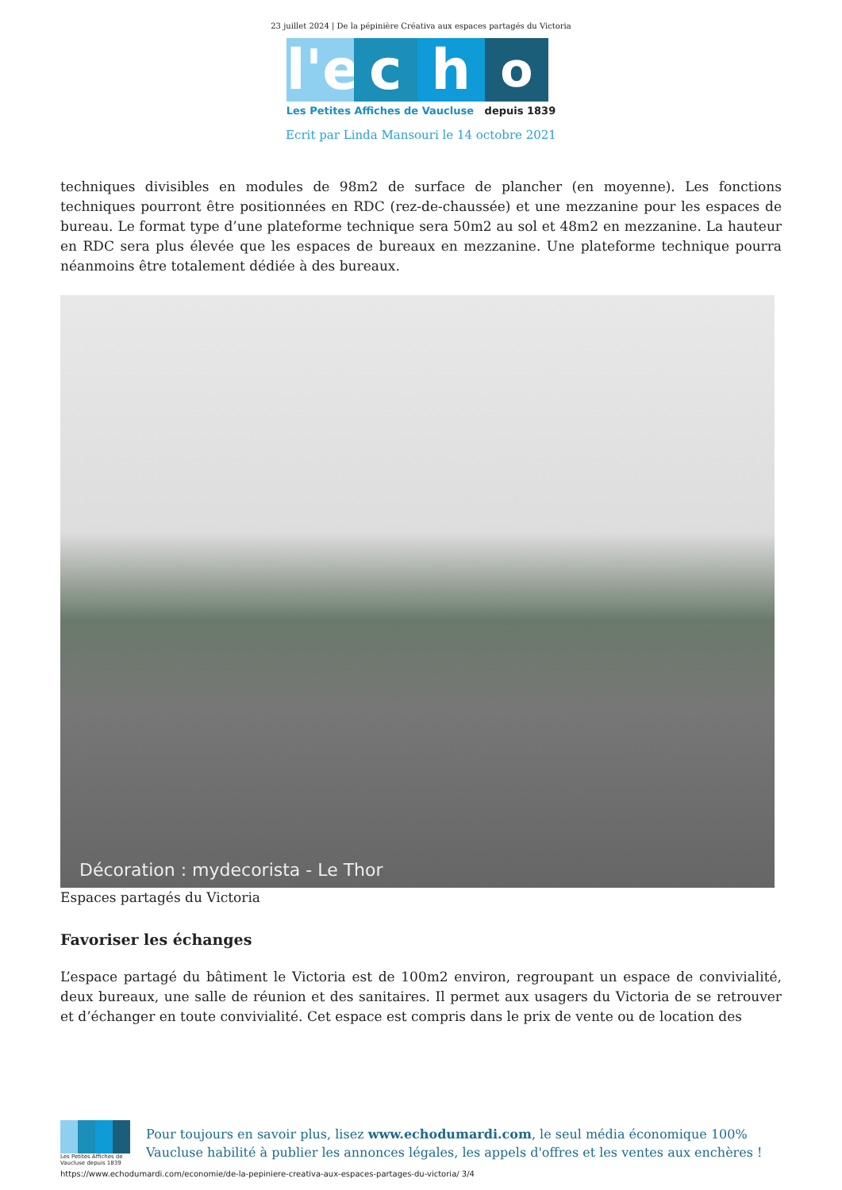23 juillet 2024 | De la pépinière Créativa aux espaces partagés du Victoria
l'e
c
h
o
Les Petites Affiches de Vaucluse depuis 1839
Ecrit par Linda Mansouri le 14 octobre 2021
techniques divisibles en modules de 98m2 de surface de plancher (en moyenne). Les fonctions techniques pourront être positionnées en RDC (rez-de-chaussée) et une mezzanine pour les espaces de bureau. Le format type d’une plateforme technique sera 50m2 au sol et 48m2 en mezzanine. La hauteur en RDC sera plus élevée que les espaces de bureaux en mezzanine. Une plateforme technique pourra néanmoins être totalement dédiée à des bureaux.
Décoration : mydecorista - Le Thor
Espaces partagés du Victoria
Favoriser les échanges
L’espace partagé du bâtiment le Victoria est de 100m2 environ, regroupant un espace de convivialité, deux bureaux, une salle de réunion et des sanitaires. Il permet aux usagers du Victoria de se retrouver et d’échanger en toute convivialité. Cet espace est compris dans le prix de vente ou de location des
Les Petites Affiches de Vaucluse depuis 1839
Pour toujours en savoir plus, lisez www.echodumardi.com, le seul média économique 100% Vaucluse habilité à publier les annonces légales, les appels d'offres et les ventes aux enchères !
https://www.echodumardi.com/economie/de-la-pepiniere-creativa-aux-espaces-partages-du-victoria/ 3/4